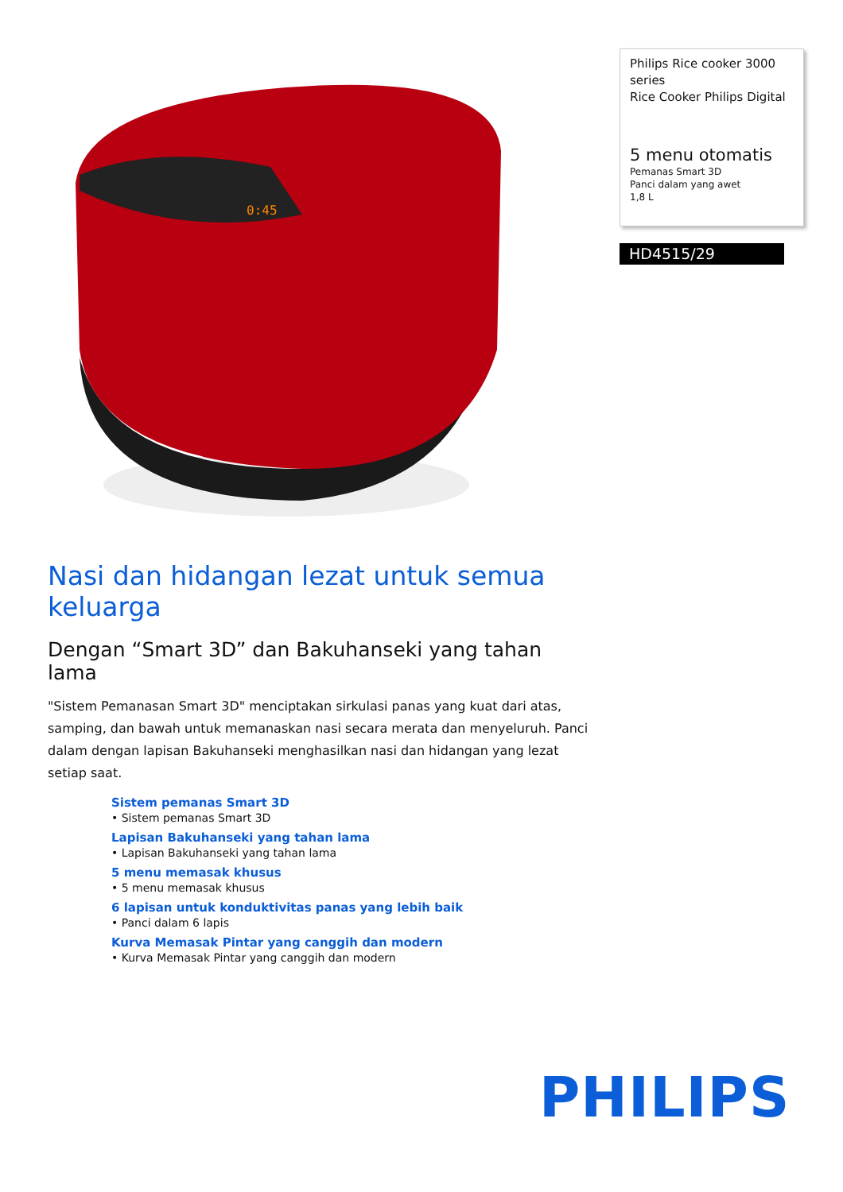0:45
Philips Rice cooker 3000 series
Rice Cooker Philips Digital
5 menu otomatis
Pemanas Smart 3D
Panci dalam yang awet
1,8 L
HD4515/29
Nasi dan hidangan lezat untuk semua keluarga
Dengan “Smart 3D” dan Bakuhanseki yang tahan lama
"Sistem Pemanasan Smart 3D" menciptakan sirkulasi panas yang kuat dari atas, samping, dan bawah untuk memanaskan nasi secara merata dan menyeluruh. Panci dalam dengan lapisan Bakuhanseki menghasilkan nasi dan hidangan yang lezat setiap saat.
Sistem pemanas Smart 3D
• Sistem pemanas Smart 3D
Lapisan Bakuhanseki yang tahan lama
• Lapisan Bakuhanseki yang tahan lama
5 menu memasak khusus
• 5 menu memasak khusus
6 lapisan untuk konduktivitas panas yang lebih baik
• Panci dalam 6 lapis
Kurva Memasak Pintar yang canggih dan modern
• Kurva Memasak Pintar yang canggih dan modern
PHILIPS